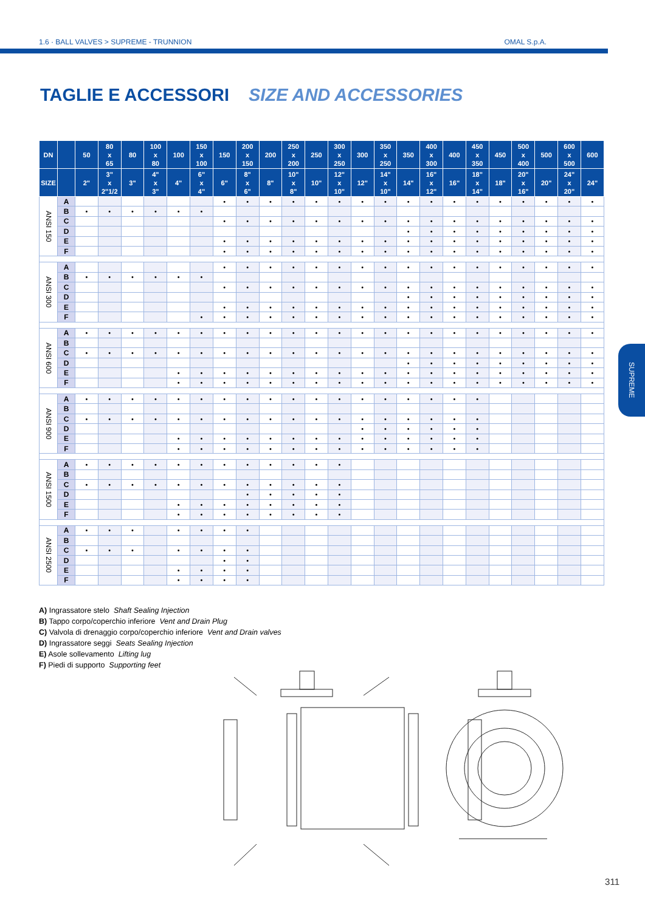1.6 · BALL VALVES > SUPREME - TRUNNION OMAL S.p.A.
TAGLIE E ACCESSORI SIZE AND ACCESSORIES
| DN | | 50 | 80 x 65 | 80 | 100 x 80 | 100 | 150 x 100 | 150 | 200 x 150 | 200 | 250 x 200 | 250 | 300 x 250 | 300 | 350 x 250 | 350 | 400 x 300 | 400 | 450 x 350 | 450 | 500 x 400 | 500 | 600 x 500 | 600 |
| --- | --- | --- | --- | --- | --- | --- | --- | --- | --- | --- | --- | --- | --- | --- | --- | --- | --- | --- | --- | --- | --- | --- | --- | --- |
| SIZE | | 2" | 3" x 2"1/2 | 3" | 4" x 3" | 4" | 6" x 4" | 6" | 8" x 6" | 8" | 10" x 8" | 10" | 12" x 10" | 12" | 14" x 10" | 14" | 16" x 12" | 16" | 18" x 14" | 18" | 20" x 16" | 20" | 24" x 20" | 24" |
| ANSI 150 | A | | | | | | | • | • | • | • | • | • | • | • | • | • | • | • | • | • | • | • | • |
| | B | • | • | • | • | • | • | | | | | | | | | | | | | | | | | |
| | C | | | | | | | • | • | • | • | • | • | • | • | • | • | • | • | • | • | • | • | • |
| | D | | | | | | | | | | | | | | | • | • | • | • | • | • | • | • | • |
| | E | | | | | | | • | • | • | • | • | • | • | • | • | • | • | • | • | • | • | • | • |
| | F | | | | | | | • | • | • | • | • | • | • | • | • | • | • | • | • | • | • | • | • |
| ANSI 300 | A | | | | | | | • | • | • | • | • | • | • | • | • | • | • | • | • | • | • | • | • |
| | B | • | • | • | • | • | • | | | | | | | | | | | | | | | | | |
| | C | | | | | | | • | • | • | • | • | • | • | • | • | • | • | • | • | • | • | • | • |
| | D | | | | | | | | | | | | | | | • | • | • | • | • | • | • | • | • |
| | E | | | | | | | • | • | • | • | • | • | • | • | • | • | • | • | • | • | • | • | • |
| | F | | | | | | • | • | • | • | • | • | • | • | • | • | • | • | • | • | • | • | • | • |
| ANSI 600 | A | • | • | • | • | • | • | • | • | • | • | • | • | • | • | • | • | • | • | • | • | • | • | • |
| | B | | | | | | | | | | | | | | | | | | | | | | | |
| | C | • | • | • | • | • | • | • | • | • | • | • | • | • | • | • | • | • | • | • | • | • | • | • |
| | D | | | | | | | | | | | | | | | • | • | • | • | • | • | • | • | • |
| | E | | | | | • | • | • | • | • | • | • | • | • | • | • | • | • | • | • | • | • | • | • |
| | F | | | | | • | • | • | • | • | • | • | • | • | • | • | • | • | • | • | • | • | • | • |
| ANSI 900 | A | • | • | • | • | • | • | • | • | • | • | • | • | • | • | • | • | • | • | | | | | |
| | B | | | | | | | | | | | | | | | | | | | | | | | |
| | C | • | • | • | • | • | • | • | • | • | • | • | • | • | • | • | • | • | • | | | | | |
| | D | | | | | | | | | | | | | • | • | • | • | • | • | | | | | |
| | E | | | | | • | • | • | • | • | • | • | • | • | • | • | • | • | • | | | | | |
| | F | | | | | • | • | • | • | • | • | • | • | • | • | • | • | • | • | | | | | |
| ANSI 1500 | A | • | • | • | • | • | • | • | • | • | • | • | • | | | | | | | | | | | |
| | B | | | | | | | | | | | | | | | | | | | | | | | |
| | C | • | • | • | • | • | • | • | • | • | • | • | • | | | | | | | | | | | |
| | D | | | | | | | | • | • | • | • | • | | | | | | | | | | | |
| | E | | | | | • | • | • | • | • | • | • | • | | | | | | | | | | | |
| | F | | | | | • | • | • | • | • | • | • | • | | | | | | | | | | | |
| ANSI 2500 | A | • | • | • | | • | • | • | • | | | | | | | | | | | | | | | |
| | B | | | | | | | | | | | | | | | | | | | | | | | |
| | C | • | • | • | | • | • | • | • | | | | | | | | | | | | | | | |
| | D | | | | | | | • | • | | | | | | | | | | | | | | | |
| | E | | | | | • | • | • | • | | | | | | | | | | | | | | | |
| | F | | | | | • | • | • | • | | | | | | | | | | | | | | | |
A) Ingrassatore stelo Shaft Sealing Injection
B) Tappo corpo/coperchio inferiore Vent and Drain Plug
C) Valvola di drenaggio corpo/coperchio inferiore Vent and Drain valves
D) Ingrassatore seggi Seats Sealing Injection
E) Asole sollevamento Lifting lug
F) Piedi di supporto Supporting feet
SUPREME
311